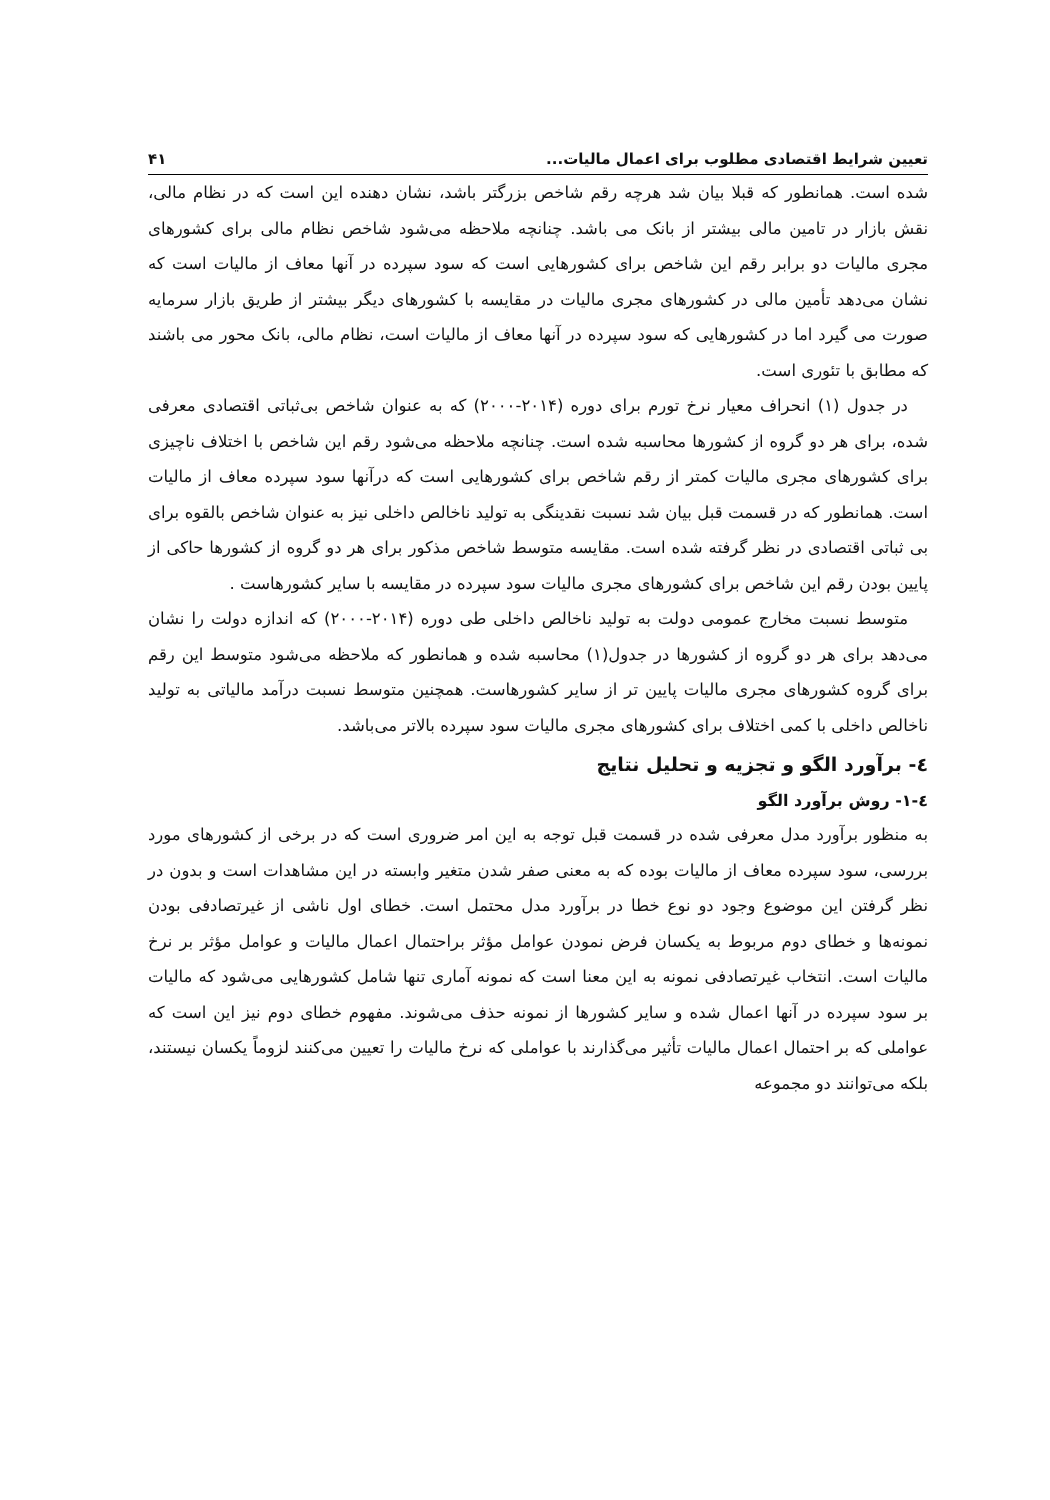تعیین شرایط اقتصادی مطلوب برای اعمال مالیات... ۴۱
شده است. همانطور که قبلا بیان شد هرچه رقم شاخص بزرگتر باشد، نشان دهنده این است که در نظام مالی، نقش بازار در تامین مالی بیشتر از بانک می باشد. چنانچه ملاحظه می‌شود شاخص نظام مالی برای کشورهای مجری مالیات دو برابر رقم این شاخص برای کشورهایی است که سود سپرده در آنها معاف از مالیات است که نشان می‌دهد تأمین مالی در کشورهای مجری مالیات در مقایسه با کشورهای دیگر بیشتر از طریق بازار سرمایه صورت می گیرد اما در کشورهایی که سود سپرده در آنها معاف از مالیات است، نظام مالی، بانک محور می باشند که مطابق با تئوری است.
در جدول (۱) انحراف معیار نرخ تورم برای دوره (۲۰۱۴-۲۰۰۰) که به عنوان شاخص بی‌ثباتی اقتصادی معرفی شده، برای هر دو گروه از کشورها محاسبه شده است. چنانچه ملاحظه می‌شود رقم این شاخص با اختلاف ناچیزی برای کشورهای مجری مالیات کمتر از رقم شاخص برای کشورهایی است که درآنها سود سپرده معاف از مالیات است. همانطور که در قسمت قبل بیان شد نسبت نقدینگی به تولید ناخالص داخلی نیز به عنوان شاخص بالقوه برای بی ثباتی اقتصادی در نظر گرفته شده است. مقایسه متوسط شاخص مذکور برای هر دو گروه از کشورها حاکی از پایین بودن رقم این شاخص برای کشورهای مجری مالیات سود سپرده در مقایسه با سایر کشورهاست .
متوسط نسبت مخارج عمومی دولت به تولید ناخالص داخلی طی دوره (۲۰۱۴-۲۰۰۰) که اندازه دولت را نشان می‌دهد برای هر دو گروه از کشورها در جدول(۱) محاسبه شده و همانطور که ملاحظه می‌شود متوسط این رقم برای گروه کشورهای مجری مالیات پایین تر از سایر کشورهاست. همچنین متوسط نسبت درآمد مالیاتی به تولید ناخالص داخلی با کمی اختلاف برای کشورهای مجری مالیات سود سپرده بالاتر می‌باشد.
٤- برآورد الگو و تجزیه و تحلیل نتایج
٤-١- روش برآورد الگو
به منظور برآورد مدل معرفی شده در قسمت قبل توجه به این امر ضروری است که در برخی از کشورهای مورد بررسی، سود سپرده معاف از مالیات بوده که به معنی صفر شدن متغیر وابسته در این مشاهدات است و بدون در نظر گرفتن این موضوع وجود دو نوع خطا در برآورد مدل محتمل است. خطای اول ناشی از غیرتصادفی بودن نمونه‌ها و خطای دوم مربوط به یکسان فرض نمودن عوامل مؤثر براحتمال اعمال مالیات و عوامل مؤثر بر نرخ مالیات است. انتخاب غیرتصادفی نمونه به این معنا است که نمونه آماری تنها شامل کشورهایی می‌شود که مالیات بر سود سپرده در آنها اعمال شده و سایر کشورها از نمونه حذف می‌شوند. مفهوم خطای دوم نیز این است که عواملی که بر احتمال اعمال مالیات تأثیر می‌گذارند با عواملی که نرخ مالیات را تعیین می‌کنند لزوماً یکسان نیستند، بلکه می‌توانند دو مجموعه